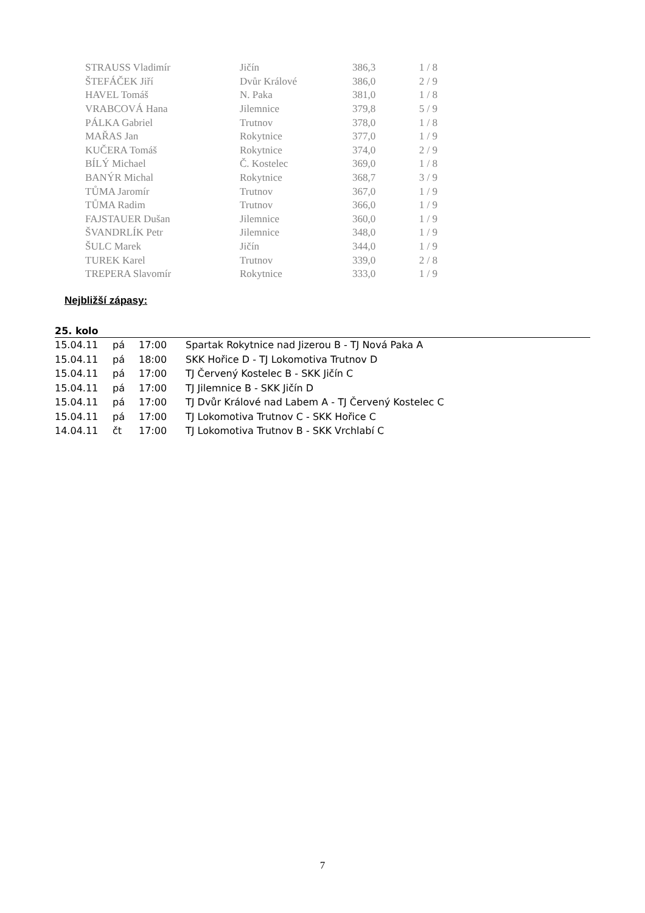| STRAUSS Vladimír | Jičín | 386,3 | 1 / 8 |
| ŠTEFÁČEK Jiří | Dvůr Králové | 386,0 | 2 / 9 |
| HAVEL Tomáš | N. Paka | 381,0 | 1 / 8 |
| VRABCOVÁ Hana | Jilemnice | 379,8 | 5 / 9 |
| PÁLKA Gabriel | Trutnov | 378,0 | 1 / 8 |
| MAŘAS Jan | Rokytnice | 377,0 | 1 / 9 |
| KUČERA Tomáš | Rokytnice | 374,0 | 2 / 9 |
| BÍLÝ Michael | Č. Kostelec | 369,0 | 1 / 8 |
| BANÝR Michal | Rokytnice | 368,7 | 3 / 9 |
| TŮMA Jaromír | Trutnov | 367,0 | 1 / 9 |
| TŮMA Radim | Trutnov | 366,0 | 1 / 9 |
| FAJSTAUER Dušan | Jilemnice | 360,0 | 1 / 9 |
| ŠVANDRLÍK Petr | Jilemnice | 348,0 | 1 / 9 |
| ŠULC Marek | Jičín | 344,0 | 1 / 9 |
| TUREK Karel | Trutnov | 339,0 | 2 / 8 |
| TREPERA Slavomír | Rokytnice | 333,0 | 1 / 9 |
Nejbližší zápasy:
25. kolo
| 15.04.11 | pá | 17:00 | Spartak Rokytnice nad Jizerou B - TJ Nová Paka A |
| 15.04.11 | pá | 18:00 | SKK Hořice D - TJ Lokomotiva Trutnov D |
| 15.04.11 | pá | 17:00 | TJ Červený Kostelec B - SKK Jičín C |
| 15.04.11 | pá | 17:00 | TJ Jilemnice B - SKK Jičín D |
| 15.04.11 | pá | 17:00 | TJ Dvůr Králové nad Labem A - TJ Červený Kostelec C |
| 15.04.11 | pá | 17:00 | TJ Lokomotiva Trutnov C - SKK Hořice C |
| 14.04.11 | čt | 17:00 | TJ Lokomotiva Trutnov B - SKK Vrchlabí C |
7